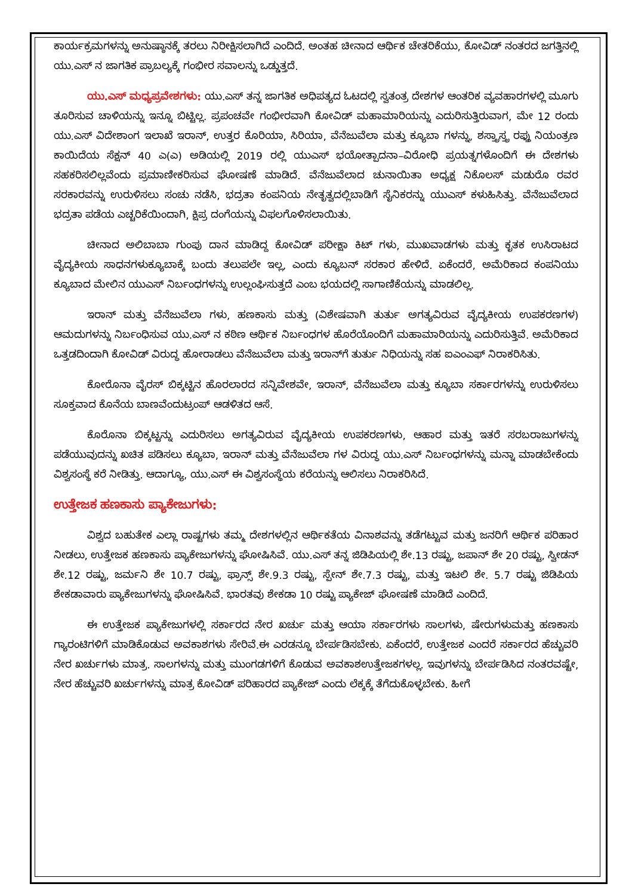ಕಾರ್ಯಕ್ರಮಗಳನ್ನು ಅನುಷ್ಠಾನಕ್ಕೆ ತರಲು ನಿರೀಕ್ಷಿಸಲಾಗಿದೆ ಎಂದಿದೆ. ಅಂತಹ ಚೀನಾದ ಆರ್ಥಿಕ ಚೇತರಿಕೆಯು, ಕೋವಿಡ್ ನಂತರದ ಜಗತ್ತಿನಲ್ಲಿ ಯು.ಎಸ್ ನ ಜಾಗತಿಕ ಪ್ರಾಬಲ್ಯಕ್ಕೆ ಗಂಭೀರ ಸವಾಲನ್ನು ಒಡ್ಡುತ್ತದೆ.
ಯು.ಎಸ್ ಮಧ್ಯಪ್ರವೇಶಗಳು: ಯು.ಎಸ್ ತನ್ನ ಜಾಗತಿಕ ಅಧಿಪತ್ಯದ ಓಟದಲ್ಲಿ ಸ್ವತಂತ್ರ ದೇಶಗಳ ಆಂತರಿಕ ವ್ಯವಹಾರಗಳಲ್ಲಿ ಮೂಗು ತೂರಿಸುವ ಚಾಳಿಯನ್ನು ಇನ್ನೂ ಬಿಟ್ಟಿಲ್ಲ. ಪ್ರಪಂಚವೇ ಗಂಭೀರವಾಗಿ ಕೋವಿಡ್ ಮಹಾಮಾರಿಯನ್ನು ಎದುರಿಸುತ್ತಿರುವಾಗ, ಮೇ 12 ರಂದು ಯು.ಎಸ್ ವಿದೇಶಾಂಗ ಇಲಾಖೆ ಇರಾನ್, ಉತ್ತರ ಕೊರಿಯಾ, ಸಿರಿಯಾ, ವೆನೆಜುವೆಲಾ ಮತ್ತು ಕ್ಯೂಬಾ ಗಳನ್ನು, ಶಸ್ತ್ರಾಸ್ತ್ರ ರಫ್ತು ನಿಯಂತ್ರಣ ಕಾಯಿದೆಯ ಸೆಕ್ಷನ್ 40 ಎ(ಎ) ಅಡಿಯಲ್ಲಿ 2019 ರಲ್ಲಿ ಯುಎಸ್ ಭಯೋತ್ಪಾದನಾ–ವಿರೋಧಿ ಪ್ರಯತ್ನಗಳೊಂದಿಗೆ ಈ ದೇಶಗಳು ಸಹಕರಿಸಲಿಲ್ಲವೆಂದು ಪ್ರಮಾಣೀಕರಿಸುವ ಘೋಷಣೆ ಮಾಡಿದೆ. ವೆನೆಜುವೆಲಾದ ಚುನಾಯಿತಾ ಅಧ್ಯಕ್ಷ ನಿಕೊಲಸ್ ಮಡುರೊ ರವರ ಸರಕಾರವನ್ನು ಉರುಳಿಸಲು ಸಂಚು ನಡೆಸಿ, ಭದ್ರತಾ ಕಂಪನಿಯ ನೇತೃತ್ವದಲ್ಲಿಬಾಡಿಗೆ ಸೈನಿಕರನ್ನು ಯುಎಸ್ ಕಳುಹಿಸಿತ್ತು. ವೆನೆಜುವೆಲಾದ ಭದ್ರತಾ ಪಡೆಯ ಎಚ್ಚರಿಕೆಯಿಂದಾಗಿ, ಕ್ಷಿಪ್ರ ದಂಗೆಯನ್ನು ವಿಫಲಗೊಳಿಸಲಾಯಿತು.
ಚೀನಾದ ಅಲಿಬಾಬಾ ಗುಂಪು ದಾನ ಮಾಡಿದ್ದ ಕೋವಿಡ್ ಪರೀಕ್ಷಾ ಕಿಟ್ ಗಳು, ಮುಖವಾಡಗಳು ಮತ್ತು ಕೃತಕ ಉಸಿರಾಟದ ವೈದ್ಯಕೀಯ ಸಾಧನಗಳುಕ್ಯೂಬಾಕ್ಕೆ ಬಂದು ತಲುಪಲೇ ಇಲ್ಲ, ಎಂದು ಕ್ಯೂಬನ್ ಸರಕಾರ ಹೇಳಿದೆ. ಏಕೆಂದರೆ, ಅಮೆರಿಕಾದ ಕಂಪನಿಯು ಕ್ಯೂಬಾದ ಮೇಲಿನ ಯುಎಸ್ ನಿರ್ಬಂಧಗಳನ್ನು ಉಲ್ಲಂಘಿಸುತ್ತದೆ ಎಂಬ ಭಯದಲ್ಲಿ ಸಾಗಾಣಿಕೆಯನ್ನು ಮಾಡಲಿಲ್ಲ.
ಇರಾನ್ ಮತ್ತು ವೆನೆಜುವೆಲಾ ಗಳು, ಹಣಕಾಸು ಮತ್ತು (ವಿಶೇಷವಾಗಿ ತುರ್ತು ಅಗತ್ಯವಿರುವ ವೈದ್ಯಕೀಯ ಉಪಕರಣಗಳ) ಆಮದುಗಳನ್ನು ನಿರ್ಬಂಧಿಸುವ ಯು.ಎಸ್ ನ ಕಠಿಣ ಆರ್ಥಿಕ ನಿರ್ಬಂಧಗಳ ಹೊರೆಯೊಂದಿಗೆ ಮಹಾಮಾರಿಯನ್ನು ಎದುರಿಸುತ್ತಿವೆ. ಅಮೆರಿಕಾದ ಒತ್ತಡದಿಂದಾಗಿ ಕೋವಿಡ್ ವಿರುದ್ಧ ಹೋರಾಡಲು ವೆನೆಜುವೆಲಾ ಮತ್ತು ಇರಾನ್‌ಗೆ ತುರ್ತು ನಿಧಿಯನ್ನು ಸಹ ಐಎಂಎಫ್ ನಿರಾಕರಿಸಿತು.
ಕೋರೊನಾ ವೈರಸ್ ಬಿಕ್ಕಟ್ಟಿನ ಹೊರಲಾರದ ಸನ್ನಿವೇಶವೇ, ಇರಾನ್, ವೆನೆಜುವೆಲಾ ಮತ್ತು ಕ್ಯೂಬಾ ಸರ್ಕಾರಗಳನ್ನು ಉರುಳಿಸಲು ಸೂಕ್ತವಾದ ಕೊನೆಯ ಬಾಣವೆಂದುಟ್ರಂಪ್ ಆಡಳಿತದ ಆಸೆ.
ಕೊರೊನಾ ಬಿಕ್ಕಟ್ಟನ್ನು ಎದುರಿಸಲು ಅಗತ್ಯವಿರುವ ವೈದ್ಯಕೀಯ ಉಪಕರಣಗಳು, ಆಹಾರ ಮತ್ತು ಇತರೆ ಸರಬರಾಜುಗಳನ್ನು ಪಡೆಯುವುದನ್ನು ಖಚಿತ ಪಡಿಸಲು ಕ್ಯೂಬಾ, ಇರಾನ್ ಮತ್ತು ವೆನೆಜುವೆಲಾ ಗಳ ವಿರುದ್ಧ ಯು.ಎಸ್ ನಿರ್ಬಂಧಗಳನ್ನು ಮನ್ನಾ ಮಾಡಬೇಕೆಂದು ವಿಶ್ವಸಂಸ್ಥೆ ಕರೆ ನೀಡಿತ್ತು. ಆದಾಗ್ಯೂ, ಯು.ಎಸ್ ಈ ವಿಶ್ವಸಂಸ್ಥೆಯ ಕರೆಯನ್ನು ಆಲಿಸಲು ನಿರಾಕರಿಸಿದೆ.
ಉತ್ತೇಜಕ ಹಣಕಾಸು ಪ್ಯಾಕೇಜುಗಳು:
ವಿಶ್ವದ ಬಹುತೇಕ ಎಲ್ಲಾ ರಾಷ್ಟಗಳು ತಮ್ಮ ದೇಶಗಳಲ್ಲಿನ ಆರ್ಥಿಕತೆಯ ವಿನಾಶವನ್ನು ತಡೆಗಟ್ಟುವ ಮತ್ತು ಜನರಿಗೆ ಆರ್ಥಿಕ ಪರಿಹಾರ ನೀಡಲು, ಉತ್ತೇಜಕ ಹಣಕಾಸು ಪ್ಯಾಕೇಜುಗಳನ್ನು ಘೋಷಿಸಿವೆ. ಯು.ಎಸ್ ತನ್ನ ಜಿಡಿಪಿಯಲ್ಲಿ ಶೇ.13 ರಷ್ಟು, ಜಪಾನ್ ಶೇ 20 ರಷ್ಟು, ಸ್ವೀಡನ್ ಶೇ.12 ರಷ್ಟು, ಜರ್ಮನಿ ಶೇ 10.7 ರಷ್ಟು, ಫ್ರಾನ್ಸ್ ಶೇ.9.3 ರಷ್ಟು, ಸ್ಪೇನ್ ಶೇ.7.3 ರಷ್ಟು, ಮತ್ತು ಇಟಲಿ ಶೇ. 5.7 ರಷ್ಟು ಜಿಡಿಪಿಯ ಶೇಕಡಾವಾರು ಪ್ಯಾಕೇಜುಗಳನ್ನು ಘೋಷಿಸಿವೆ. ಭಾರತವು ಶೇಕಡಾ 10 ರಷ್ಟು ಪ್ಯಾಕೇಜ್ ಘೋಷಣೆ ಮಾಡಿದೆ ಎಂದಿದೆ.
ಈ ಉತ್ತೇಜಕ ಪ್ಯಾಕೇಜುಗಳಲ್ಲಿ ಸರ್ಕಾರದ ನೇರ ಖರ್ಚು ಮತ್ತು ಆಯಾ ಸರ್ಕಾರಗಳು ಸಾಲಗಳು, ಷೇರುಗಳುಮತ್ತು ಹಣಕಾಸು ಗ್ಯಾರಂಟಿಗಳಿಗೆ ಮಾಡಿಕೊಡುವ ಅವಕಾಶಗಳು ಸೇರಿವೆ.ಈ ಎರಡನ್ನೂ ಬೇರ್ಪಡಿಸಬೇಕು. ಏಕೆಂದರೆ, ಉತ್ತೇಜಕ ಎಂದರೆ ಸರ್ಕಾರದ ಹೆಚ್ಚುವರಿ ನೇರ ಖರ್ಚುಗಳು ಮಾತ್ರ. ಸಾಲಗಳನ್ನು ಮತ್ತು ಮುಂಗಡಗಳಿಗೆ ಕೊಡುವ ಅವಕಾಶಉತ್ತೇಜಕಗಳಲ್ಲ. ಇವುಗಳನ್ನು ಬೇರ್ಪಡಿಸಿದ ನಂತರವಷ್ಟೇ, ನೇರ ಹೆಚ್ಚುವರಿ ಖರ್ಚುಗಳನ್ನು ಮಾತ್ರ ಕೋವಿಡ್ ಪರಿಹಾರದ ಪ್ಯಾಕೇಜ್ ಎಂದು ಲೆಕ್ಕಕ್ಕೆ ತೆಗೆದುಕೊಳ್ಳಬೇಕು. ಹೀಗೆ